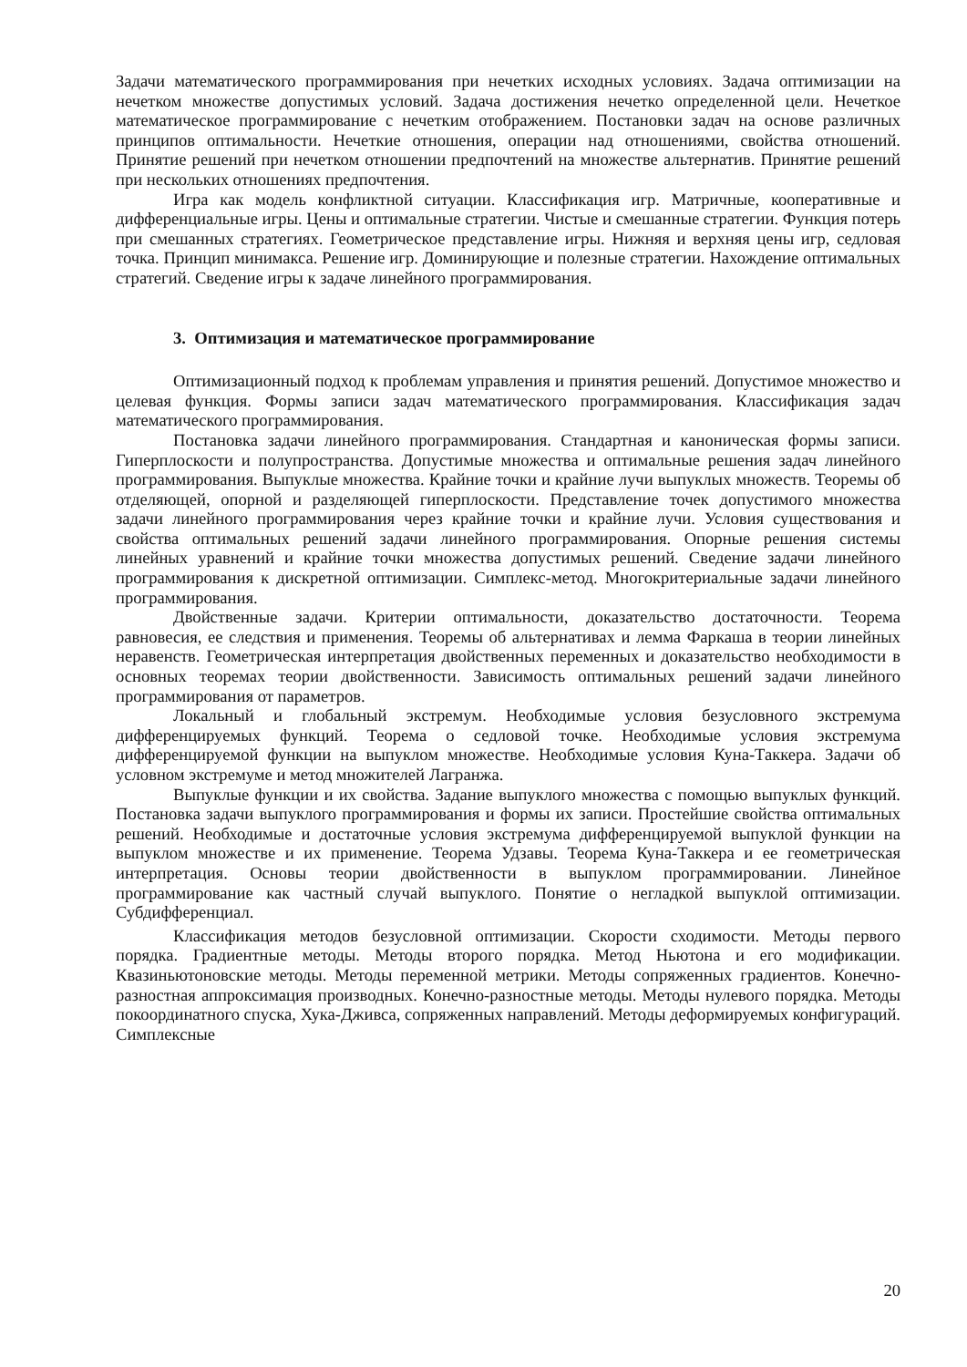Задачи математического программирования при нечетких исходных условиях. Задача оптимизации на нечетком множестве допустимых условий. Задача достижения нечетко определенной цели. Нечеткое математическое программирование с нечетким отображением. Постановки задач на основе различных принципов оптимальности. Нечеткие отношения, операции над отношениями, свойства отношений. Принятие решений при нечетком отношении предпочтений на множестве альтернатив. Принятие решений при нескольких отношениях предпочтения.
Игра как модель конфликтной ситуации. Классификация игр. Матричные, кооперативные и дифференциальные игры. Цены и оптимальные стратегии. Чистые и смешанные стратегии. Функция потерь при смешанных стратегиях. Геометрическое представление игры. Нижняя и верхняя цены игр, седловая точка. Принцип минимакса. Решение игр. Доминирующие и полезные стратегии. Нахождение оптимальных стратегий. Сведение игры к задаче линейного программирования.
3. Оптимизация и математическое программирование
Оптимизационный подход к проблемам управления и принятия решений. Допустимое множество и целевая функция. Формы записи задач математического программирования. Классификация задач математического программирования.
Постановка задачи линейного программирования. Стандартная и каноническая формы записи. Гиперплоскости и полупространства. Допустимые множества и оптимальные решения задач линейного программирования. Выпуклые множества. Крайние точки и крайние лучи выпуклых множеств. Теоремы об отделяющей, опорной и разделяющей гиперплоскости. Представление точек допустимого множества задачи линейного программирования через крайние точки и крайние лучи. Условия существования и свойства оптимальных решений задачи линейного программирования. Опорные решения системы линейных уравнений и крайние точки множества допустимых решений. Сведение задачи линейного программирования к дискретной оптимизации. Симплекс-метод. Многокритериальные задачи линейного программирования.
Двойственные задачи. Критерии оптимальности, доказательство достаточности. Теорема равновесия, ее следствия и применения. Теоремы об альтернативах и лемма Фаркаша в теории линейных неравенств. Геометрическая интерпретация двойственных переменных и доказательство необходимости в основных теоремах теории двойственности. Зависимость оптимальных решений задачи линейного программирования от параметров.
Локальный и глобальный экстремум. Необходимые условия безусловного экстремума дифференцируемых функций. Теорема о седловой точке. Необходимые условия экстремума дифференцируемой функции на выпуклом множестве. Необходимые условия Куна-Таккера. Задачи об условном экстремуме и метод множителей Лагранжа.
Выпуклые функции и их свойства. Задание выпуклого множества с помощью выпуклых функций. Постановка задачи выпуклого программирования и формы их записи. Простейшие свойства оптимальных решений. Необходимые и достаточные условия экстремума дифференцируемой выпуклой функции на выпуклом множестве и их применение. Теорема Удзавы. Теорема Куна-Таккера и ее геометрическая интерпретация. Основы теории двойственности в выпуклом программировании. Линейное программирование как частный случай выпуклого. Понятие о негладкой выпуклой оптимизации. Субдифференциал.
Классификация методов безусловной оптимизации. Скорости сходимости. Методы первого порядка. Градиентные методы. Методы второго порядка. Метод Ньютона и его модификации. Квазиньютоновские методы. Методы переменной метрики. Методы сопряженных градиентов. Конечно-разностная аппроксимация производных. Конечно-разностные методы. Методы нулевого порядка. Методы покоординатного спуска, Хука-Дживса, сопряженных направлений. Методы деформируемых конфигураций. Симплексные
20